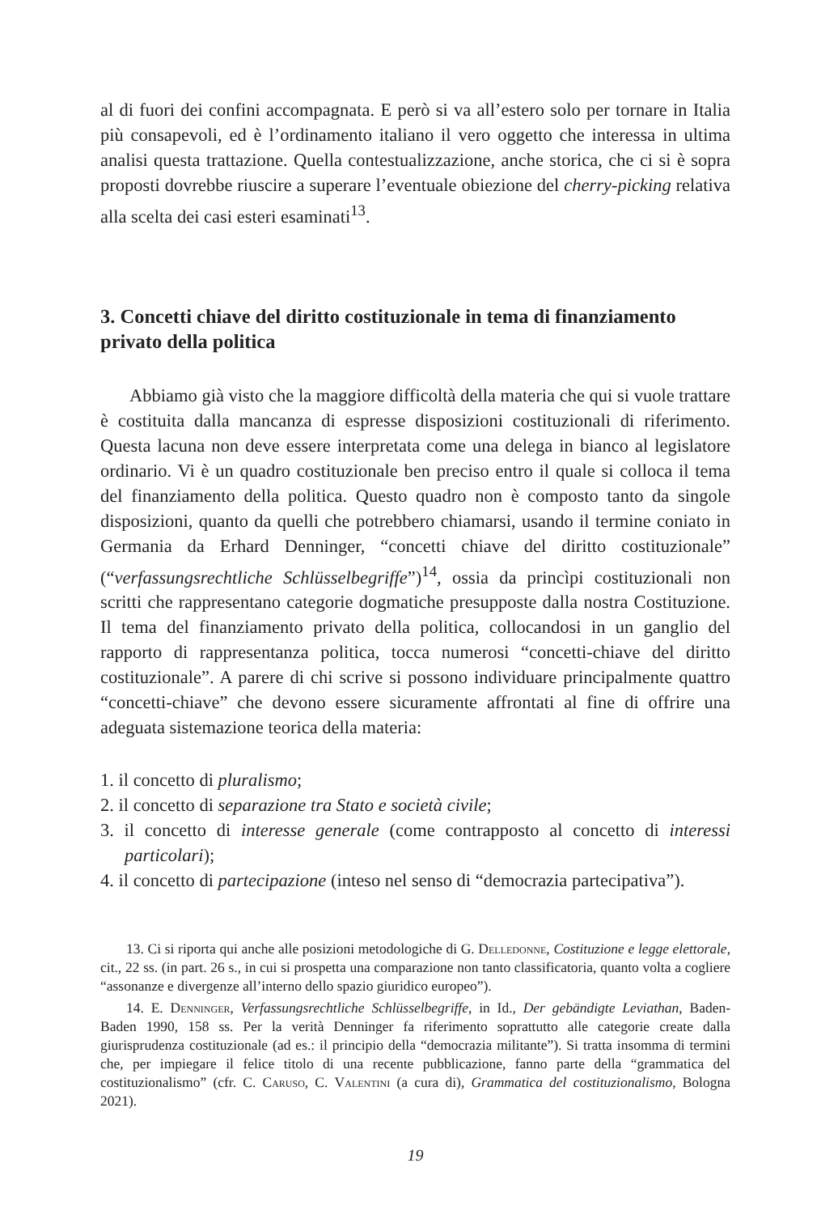al di fuori dei confini accompagnata. E però si va all’estero solo per tornare in Italia più consapevoli, ed è l’ordinamento italiano il vero oggetto che interessa in ultima analisi questa trattazione. Quella contestualizzazione, anche storica, che ci si è sopra proposti dovrebbe riuscire a superare l’eventuale obiezione del cherry-picking relativa alla scelta dei casi esteri esaminati<sup>13</sup>.
3. Concetti chiave del diritto costituzionale in tema di finanziamento privato della politica
Abbiamo già visto che la maggiore difficoltà della materia che qui si vuole trattare è costituita dalla mancanza di espresse disposizioni costituzionali di riferimento. Questa lacuna non deve essere interpretata come una delega in bianco al legislatore ordinario. Vi è un quadro costituzionale ben preciso entro il quale si colloca il tema del finanziamento della politica. Questo quadro non è composto tanto da singole disposizioni, quanto da quelli che potrebbero chiamarsi, usando il termine coniato in Germania da Erhard Denninger, “concetti chiave del diritto costituzionale” (“verfassungsrechtliche Schlüsselbegriffe”)<sup>14</sup>, ossia da princìpi costituzionali non scritti che rappresentano categorie dogmatiche presupposte dalla nostra Costituzione. Il tema del finanziamento privato della politica, collocandosi in un ganglio del rapporto di rappresentanza politica, tocca numerosi “concetti-chiave del diritto costituzionale”. A parere di chi scrive si possono individuare principalmente quattro “concetti-chiave” che devono essere sicuramente affrontati al fine di offrire una adeguata sistemazione teorica della materia:
1. il concetto di pluralismo;
2. il concetto di separazione tra Stato e società civile;
3. il concetto di interesse generale (come contrapposto al concetto di interessi particolari);
4. il concetto di partecipazione (inteso nel senso di “democrazia partecipativa”).
13. Ci si riporta qui anche alle posizioni metodologiche di G. Delledonne, Costituzione e legge elettorale, cit., 22 ss. (in part. 26 s., in cui si prospetta una comparazione non tanto classificatoria, quanto volta a cogliere “assonanze e divergenze all’interno dello spazio giuridico europeo”).
14. E. Denninger, Verfassungsrechtliche Schlüsselbegriffe, in Id., Der gebändigte Leviathan, Baden-Baden 1990, 158 ss. Per la verità Denninger fa riferimento soprattutto alle categorie create dalla giurisprudenza costituzionale (ad es.: il principio della “democrazia militante”). Si tratta insomma di termini che, per impiegare il felice titolo di una recente pubblicazione, fanno parte della “grammatica del costituzionalismo” (cfr. C. Caruso, C. Valentini (a cura di), Grammatica del costituzionalismo, Bologna 2021).
19